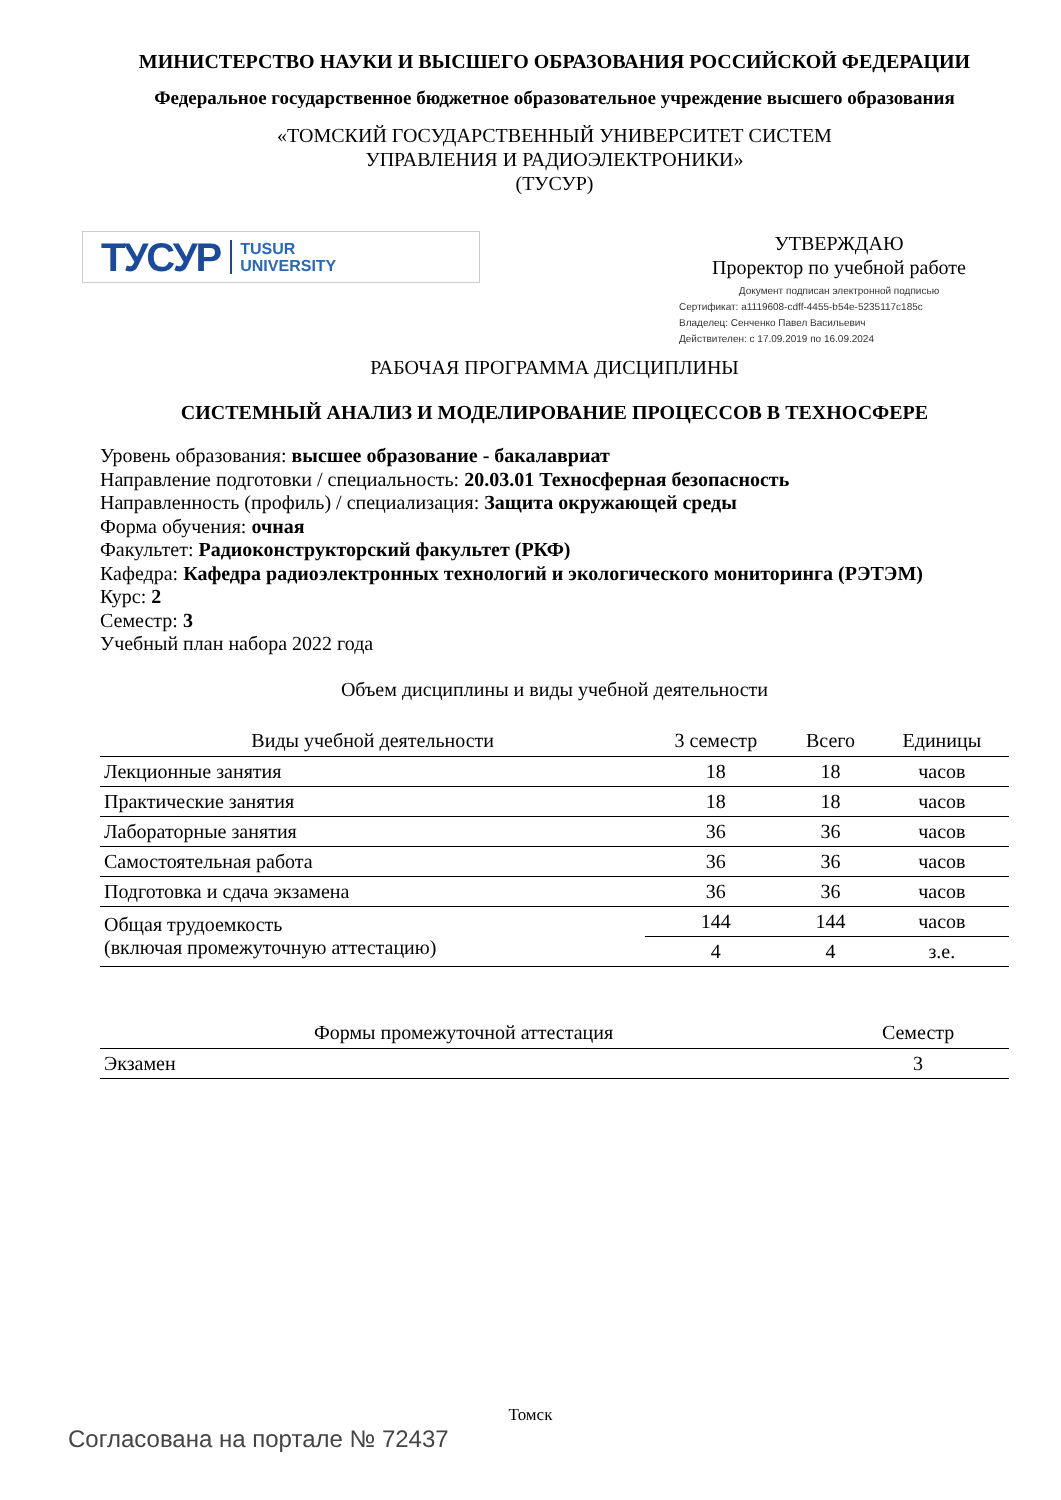МИНИСТЕРСТВО НАУКИ И ВЫСШЕГО ОБРАЗОВАНИЯ РОССИЙСКОЙ ФЕДЕРАЦИИ
Федеральное государственное бюджетное образовательное учреждение высшего образования
«ТОМСКИЙ ГОСУДАРСТВЕННЫЙ УНИВЕРСИТЕТ СИСТЕМ
УПРАВЛЕНИЯ И РАДИОЭЛЕКТРОНИКИ»
(ТУСУР)
ТУСУР TUSUR
UNIVERSITY
УТВЕРЖДАЮ
Проректор по учебной работе
Документ подписан электронной подписью
Сертификат: a1119608-cdff-4455-b54e-5235117c185c
Владелец: Сенченко Павел Васильевич
Действителен: с 17.09.2019 по 16.09.2024
РАБОЧАЯ ПРОГРАММА ДИСЦИПЛИНЫ
СИСТЕМНЫЙ АНАЛИЗ И МОДЕЛИРОВАНИЕ ПРОЦЕССОВ В ТЕХНОСФЕРЕ
Уровень образования: высшее образование - бакалавриат
Направление подготовки / специальность: 20.03.01 Техносферная безопасность
Направленность (профиль) / специализация: Защита окружающей среды
Форма обучения: очная
Факультет: Радиоконструкторский факультет (РКФ)
Кафедра: Кафедра радиоэлектронных технологий и экологического мониторинга (РЭТЭМ)
Курс: 2
Семестр: 3
Учебный план набора 2022 года
Объем дисциплины и виды учебной деятельности
| Виды учебной деятельности | 3 семестр | Всего | Единицы |
| --- | --- | --- | --- |
| Лекционные занятия | 18 | 18 | часов |
| Практические занятия | 18 | 18 | часов |
| Лабораторные занятия | 36 | 36 | часов |
| Самостоятельная работа | 36 | 36 | часов |
| Подготовка и сдача экзамена | 36 | 36 | часов |
| Общая трудоемкость (включая промежуточную аттестацию) | 144 | 144 | часов |
| | 4 | 4 | з.е. |
| Формы промежуточной аттестация | Семестр |
| --- | --- |
| Экзамен | 3 |
Томск
Согласована на портале № 72437